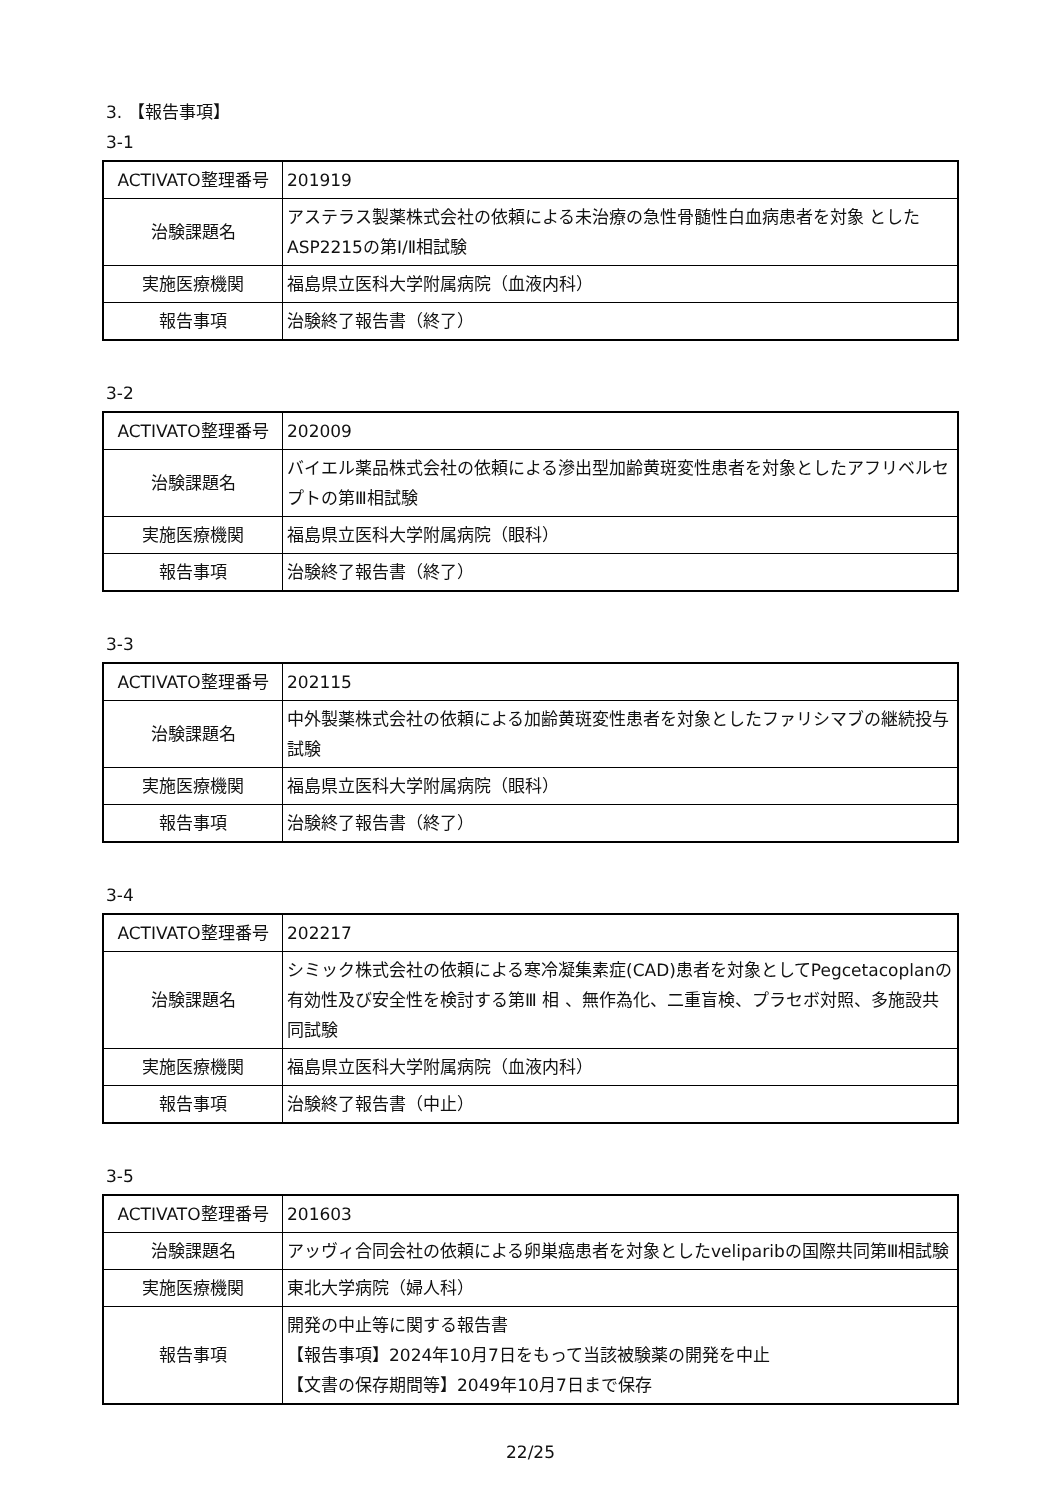3. 【報告事項】
3-1
| ACTIVATO整理番号 | 201919 |
| 治験課題名 | アステラス製薬株式会社の依頼による未治療の急性骨髄性白血病患者を対象 としたASP2215の第Ⅰ/Ⅱ相試験 |
| 実施医療機関 | 福島県立医科大学附属病院（血液内科） |
| 報告事項 | 治験終了報告書（終了） |
3-2
| ACTIVATO整理番号 | 202009 |
| 治験課題名 | バイエル薬品株式会社の依頼による滲出型加齢黄斑変性患者を対象としたアフリベルセプトの第Ⅲ相試験 |
| 実施医療機関 | 福島県立医科大学附属病院（眼科） |
| 報告事項 | 治験終了報告書（終了） |
3-3
| ACTIVATO整理番号 | 202115 |
| 治験課題名 | 中外製薬株式会社の依頼による加齢黄斑変性患者を対象としたファリシマブの継続投与試験 |
| 実施医療機関 | 福島県立医科大学附属病院（眼科） |
| 報告事項 | 治験終了報告書（終了） |
3-4
| ACTIVATO整理番号 | 202217 |
| 治験課題名 | シミック株式会社の依頼による寒冷凝集素症(CAD)患者を対象としてPegcetacoplanの有効性及び安全性を検討する第Ⅲ 相 、無作為化、二重盲検、プラセボ対照、多施設共同試験 |
| 実施医療機関 | 福島県立医科大学附属病院（血液内科） |
| 報告事項 | 治験終了報告書（中止） |
3-5
| ACTIVATO整理番号 | 201603 |
| 治験課題名 | アッヴィ合同会社の依頼による卵巣癌患者を対象としたveliparibの国際共同第Ⅲ相試験 |
| 実施医療機関 | 東北大学病院（婦人科） |
| 報告事項 | 開発の中止等に関する報告書 【報告事項】2024年10月7日をもって当該被験薬の開発を中止 【文書の保存期間等】2049年10月7日まで保存 |
22/25